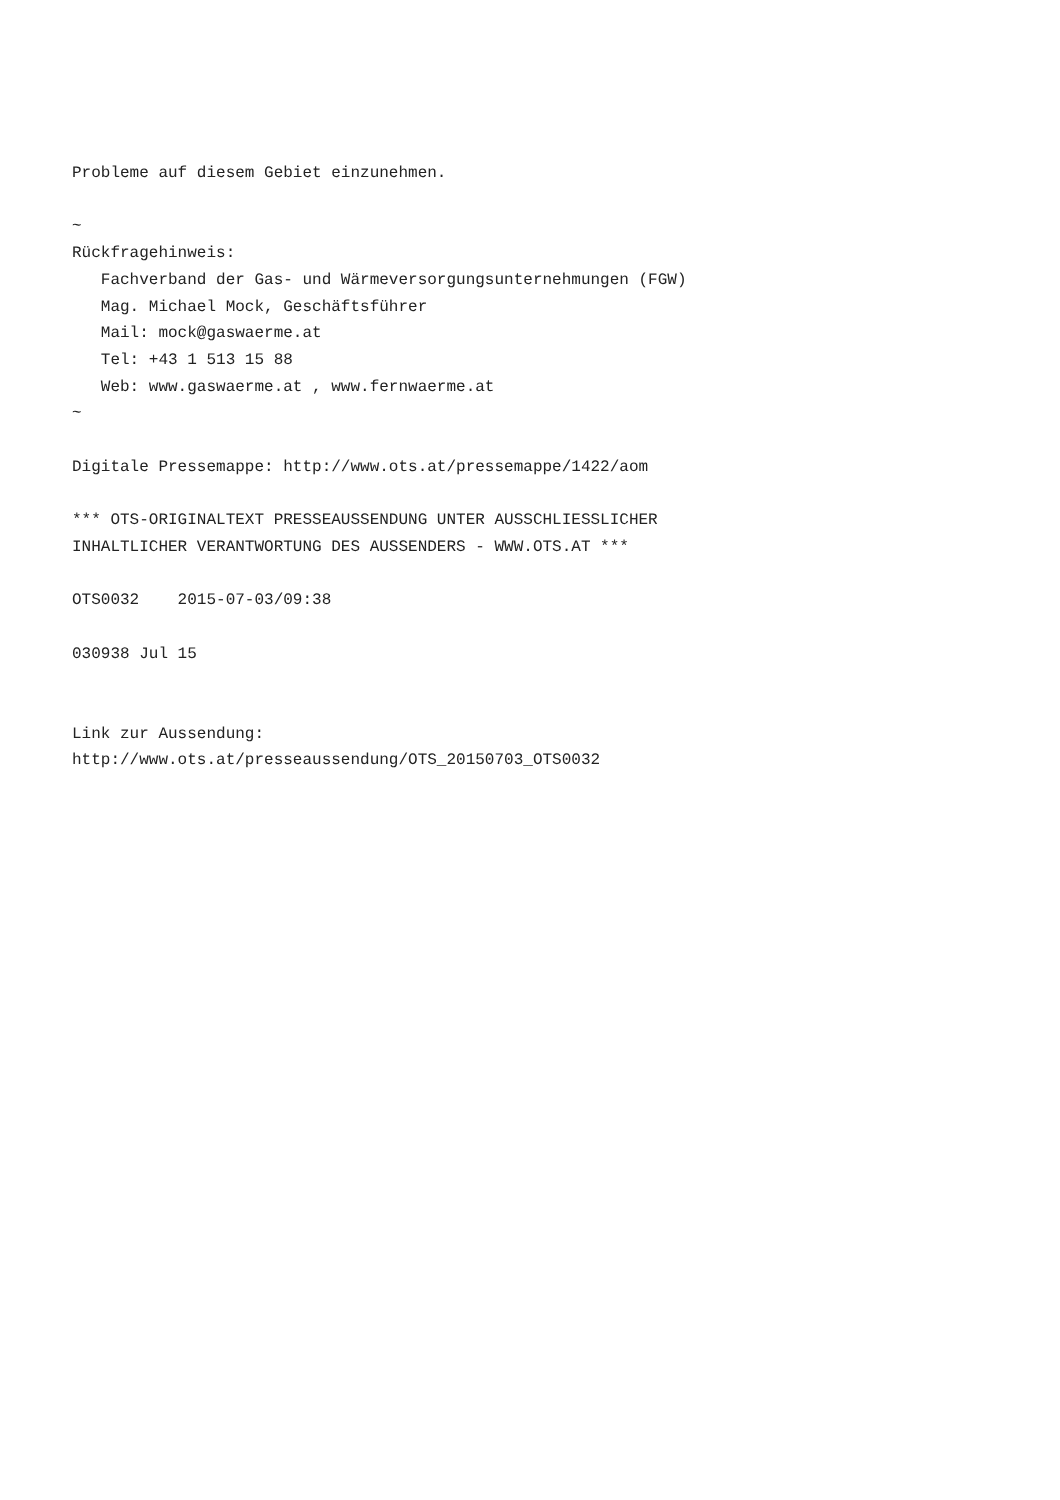Probleme auf diesem Gebiet einzunehmen.

~
Rückfragehinweis:
   Fachverband der Gas- und Wärmeversorgungsunternehmungen (FGW)
   Mag. Michael Mock, Geschäftsführer
   Mail: mock@gaswaerme.at
   Tel: +43 1 513 15 88
   Web: www.gaswaerme.at , www.fernwaerme.at
~

Digitale Pressemappe: http://www.ots.at/pressemappe/1422/aom

*** OTS-ORIGINALTEXT PRESSEAUSSENDUNG UNTER AUSSCHLIESSLICHER
INHALTLICHER VERANTWORTUNG DES AUSSENDERS - WWW.OTS.AT ***

OTS0032    2015-07-03/09:38

030938 Jul 15


Link zur Aussendung:
http://www.ots.at/presseaussendung/OTS_20150703_OTS0032